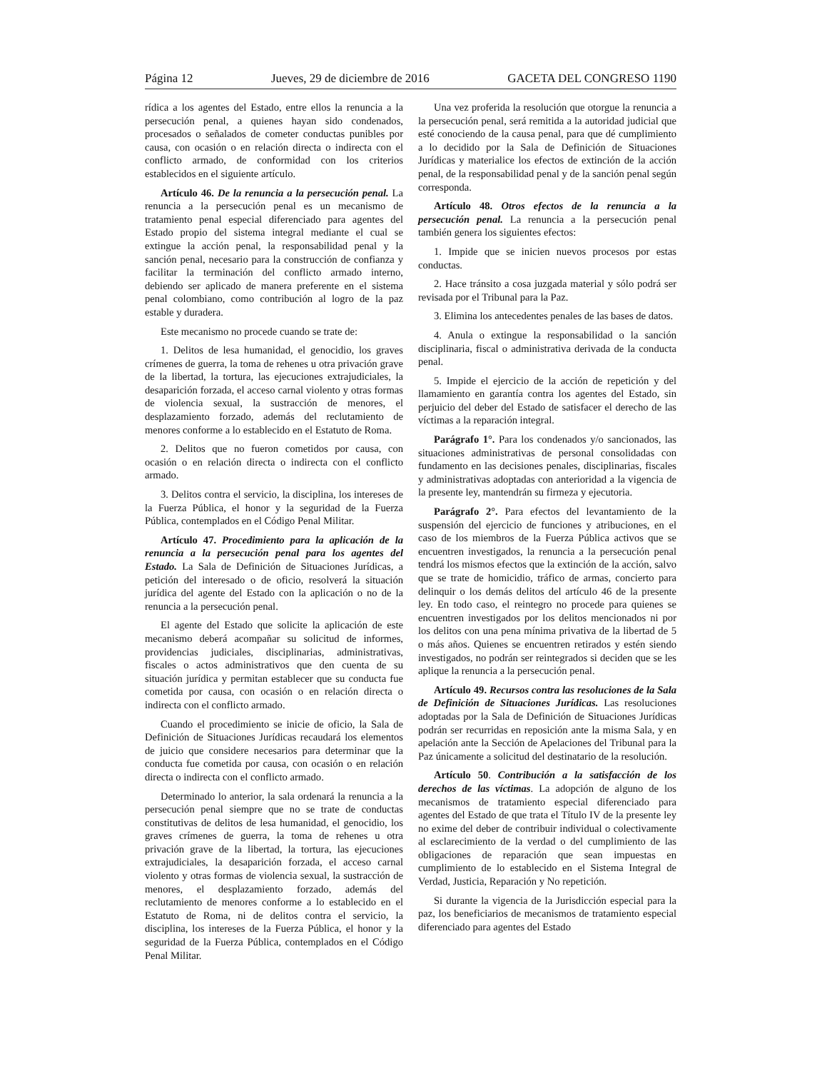Página 12 Jueves, 29 de diciembre de 2016 GACETA DEL CONGRESO 1190
rídica a los agentes del Estado, entre ellos la renuncia a la persecución penal, a quienes hayan sido condenados, procesados o señalados de cometer conductas punibles por causa, con ocasión o en relación directa o indirecta con el conflicto armado, de conformidad con los criterios establecidos en el siguiente artículo.
Artículo 46. De la renuncia a la persecución penal. La renuncia a la persecución penal es un mecanismo de tratamiento penal especial diferenciado para agentes del Estado propio del sistema integral mediante el cual se extingue la acción penal, la responsabilidad penal y la sanción penal, necesario para la construcción de confianza y facilitar la terminación del conflicto armado interno, debiendo ser aplicado de manera preferente en el sistema penal colombiano, como contribución al logro de la paz estable y duradera.
Este mecanismo no procede cuando se trate de:
1. Delitos de lesa humanidad, el genocidio, los graves crímenes de guerra, la toma de rehenes u otra privación grave de la libertad, la tortura, las ejecuciones extrajudiciales, la desaparición forzada, el acceso carnal violento y otras formas de violencia sexual, la sustracción de menores, el desplazamiento forzado, además del reclutamiento de menores conforme a lo establecido en el Estatuto de Roma.
2. Delitos que no fueron cometidos por causa, con ocasión o en relación directa o indirecta con el conflicto armado.
3. Delitos contra el servicio, la disciplina, los intereses de la Fuerza Pública, el honor y la seguridad de la Fuerza Pública, contemplados en el Código Penal Militar.
Artículo 47. Procedimiento para la aplicación de la renuncia a la persecución penal para los agentes del Estado. La Sala de Definición de Situaciones Jurídicas, a petición del interesado o de oficio, resolverá la situación jurídica del agente del Estado con la aplicación o no de la renuncia a la persecución penal.
El agente del Estado que solicite la aplicación de este mecanismo deberá acompañar su solicitud de informes, providencias judiciales, disciplinarias, administrativas, fiscales o actos administrativos que den cuenta de su situación jurídica y permitan establecer que su conducta fue cometida por causa, con ocasión o en relación directa o indirecta con el conflicto armado.
Cuando el procedimiento se inicie de oficio, la Sala de Definición de Situaciones Jurídicas recaudará los elementos de juicio que considere necesarios para determinar que la conducta fue cometida por causa, con ocasión o en relación directa o indirecta con el conflicto armado.
Determinado lo anterior, la sala ordenará la renuncia a la persecución penal siempre que no se trate de conductas constitutivas de delitos de lesa humanidad, el genocidio, los graves crímenes de guerra, la toma de rehenes u otra privación grave de la libertad, la tortura, las ejecuciones extrajudiciales, la desaparición forzada, el acceso carnal violento y otras formas de violencia sexual, la sustracción de menores, el desplazamiento forzado, además del reclutamiento de menores conforme a lo establecido en el Estatuto de Roma, ni de delitos contra el servicio, la disciplina, los intereses de la Fuerza Pública, el honor y la seguridad de la Fuerza Pública, contemplados en el Código Penal Militar.
Una vez proferida la resolución que otorgue la renuncia a la persecución penal, será remitida a la autoridad judicial que esté conociendo de la causa penal, para que dé cumplimiento a lo decidido por la Sala de Definición de Situaciones Jurídicas y materialice los efectos de extinción de la acción penal, de la responsabilidad penal y de la sanción penal según corresponda.
Artículo 48. Otros efectos de la renuncia a la persecución penal. La renuncia a la persecución penal también genera los siguientes efectos:
1. Impide que se inicien nuevos procesos por estas conductas.
2. Hace tránsito a cosa juzgada material y sólo podrá ser revisada por el Tribunal para la Paz.
3. Elimina los antecedentes penales de las bases de datos.
4. Anula o extingue la responsabilidad o la sanción disciplinaria, fiscal o administrativa derivada de la conducta penal.
5. Impide el ejercicio de la acción de repetición y del llamamiento en garantía contra los agentes del Estado, sin perjuicio del deber del Estado de satisfacer el derecho de las víctimas a la reparación integral.
Parágrafo 1°. Para los condenados y/o sancionados, las situaciones administrativas de personal consolidadas con fundamento en las decisiones penales, disciplinarias, fiscales y administrativas adoptadas con anterioridad a la vigencia de la presente ley, mantendrán su firmeza y ejecutoria.
Parágrafo 2°. Para efectos del levantamiento de la suspensión del ejercicio de funciones y atribuciones, en el caso de los miembros de la Fuerza Pública activos que se encuentren investigados, la renuncia a la persecución penal tendrá los mismos efectos que la extinción de la acción, salvo que se trate de homicidio, tráfico de armas, concierto para delinquir o los demás delitos del artículo 46 de la presente ley. En todo caso, el reintegro no procede para quienes se encuentren investigados por los delitos mencionados ni por los delitos con una pena mínima privativa de la libertad de 5 o más años. Quienes se encuentren retirados y estén siendo investigados, no podrán ser reintegrados si deciden que se les aplique la renuncia a la persecución penal.
Artículo 49. Recursos contra las resoluciones de la Sala de Definición de Situaciones Jurídicas. Las resoluciones adoptadas por la Sala de Definición de Situaciones Jurídicas podrán ser recurridas en reposición ante la misma Sala, y en apelación ante la Sección de Apelaciones del Tribunal para la Paz únicamente a solicitud del destinatario de la resolución.
Artículo 50. Contribución a la satisfacción de los derechos de las víctimas. La adopción de alguno de los mecanismos de tratamiento especial diferenciado para agentes del Estado de que trata el Título IV de la presente ley no exime del deber de contribuir individual o colectivamente al esclarecimiento de la verdad o del cumplimiento de las obligaciones de reparación que sean impuestas en cumplimiento de lo establecido en el Sistema Integral de Verdad, Justicia, Reparación y No repetición.
Si durante la vigencia de la Jurisdicción especial para la paz, los beneficiarios de mecanismos de tratamiento especial diferenciado para agentes del Estado